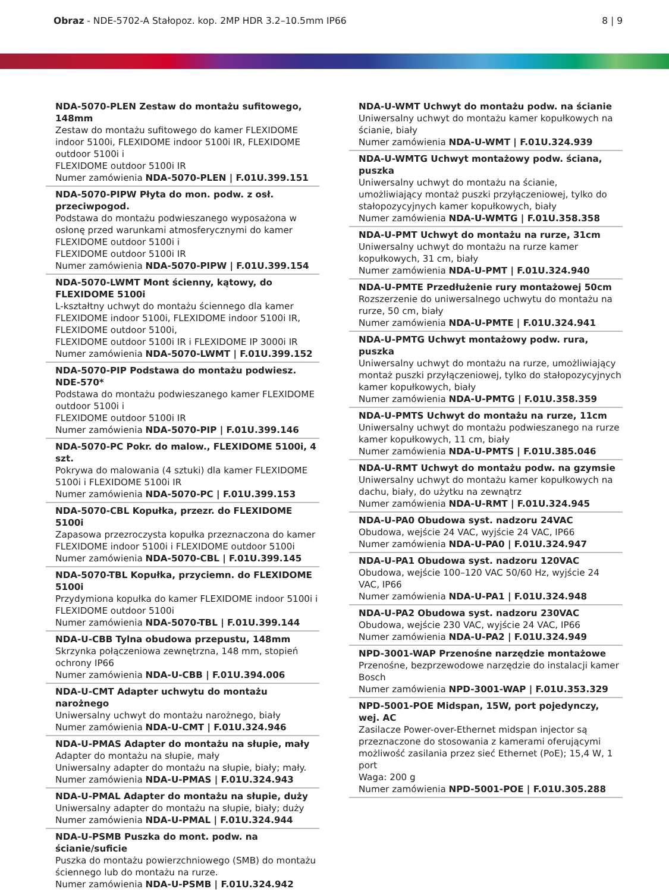Obraz - NDE-5702-A Stałopoz. kop. 2MP HDR 3.2–10.5mm IP66
8 | 9
NDA-5070-PLEN Zestaw do montażu sufitowego, 148mm
Zestaw do montażu sufitowego do kamer FLEXIDOME indoor 5100i, FLEXIDOME indoor 5100i IR, FLEXIDOME outdoor 5100i i
FLEXIDOME outdoor 5100i IR
Numer zamówienia NDA-5070-PLEN | F.01U.399.151
NDA-5070-PIPW Płyta do mon. podw. z osł. przeciwpogod.
Podstawa do montażu podwieszanego wyposażona w osłonę przed warunkami atmosferycznymi do kamer FLEXIDOME outdoor 5100i i
FLEXIDOME outdoor 5100i IR
Numer zamówienia NDA-5070-PIPW | F.01U.399.154
NDA-5070-LWMT Mont ścienny, kątowy, do FLEXIDOME 5100i
L-kształtny uchwyt do montażu ściennego dla kamer FLEXIDOME indoor 5100i, FLEXIDOME indoor 5100i IR, FLEXIDOME outdoor 5100i,
FLEXIDOME outdoor 5100i IR i FLEXIDOME IP 3000i IR
Numer zamówienia NDA-5070-LWMT | F.01U.399.152
NDA-5070-PIP Podstawa do montażu podwiesz. NDE-570*
Podstawa do montażu podwieszanego kamer FLEXIDOME outdoor 5100i i
FLEXIDOME outdoor 5100i IR
Numer zamówienia NDA-5070-PIP | F.01U.399.146
NDA-5070-PC Pokr. do malow., FLEXIDOME 5100i, 4 szt.
Pokrywa do malowania (4 sztuki) dla kamer FLEXIDOME 5100i i FLEXIDOME 5100i IR
Numer zamówienia NDA-5070-PC | F.01U.399.153
NDA-5070-CBL Kopułka, przezr. do FLEXIDOME 5100i
Zapasowa przezroczysta kopułka przeznaczona do kamer FLEXIDOME indoor 5100i i FLEXIDOME outdoor 5100i
Numer zamówienia NDA-5070-CBL | F.01U.399.145
NDA-5070-TBL Kopułka, przyciemn. do FLEXIDOME 5100i
Przydymiona kopułka do kamer FLEXIDOME indoor 5100i i FLEXIDOME outdoor 5100i
Numer zamówienia NDA-5070-TBL | F.01U.399.144
NDA-U-CBB Tylna obudowa przepustu, 148mm
Skrzynka połączeniowa zewnętrzna, 148 mm, stopień ochrony IP66
Numer zamówienia NDA-U-CBB | F.01U.394.006
NDA-U-CMT Adapter uchwytu do montażu narożnego
Uniwersalny uchwyt do montażu narożnego, biały
Numer zamówienia NDA-U-CMT | F.01U.324.946
NDA-U-PMAS Adapter do montażu na słupie, mały
Adapter do montażu na słupie, mały
Uniwersalny adapter do montażu na słupie, biały; mały.
Numer zamówienia NDA-U-PMAS | F.01U.324.943
NDA-U-PMAL Adapter do montażu na słupie, duży
Uniwersalny adapter do montażu na słupie, biały; duży
Numer zamówienia NDA-U-PMAL | F.01U.324.944
NDA-U-PSMB Puszka do mont. podw. na ścianie/suficie
Puszka do montażu powierzchniowego (SMB) do montażu ściennego lub do montażu na rurze.
Numer zamówienia NDA-U-PSMB | F.01U.324.942
NDA-U-WMT Uchwyt do montażu podw. na ścianie
Uniwersalny uchwyt do montażu kamer kopułkowych na ścianie, biały
Numer zamówienia NDA-U-WMT | F.01U.324.939
NDA-U-WMTG Uchwyt montażowy podw. ściana, puszka
Uniwersalny uchwyt do montażu na ścianie, umożliwiający montaż puszki przyłączeniowej, tylko do stałopozycyjnych kamer kopułkowych, biały
Numer zamówienia NDA-U-WMTG | F.01U.358.358
NDA-U-PMT Uchwyt do montażu na rurze, 31cm
Uniwersalny uchwyt do montażu na rurze kamer kopułkowych, 31 cm, biały
Numer zamówienia NDA-U-PMT | F.01U.324.940
NDA-U-PMTE Przedłużenie rury montażowej 50cm
Rozszerzenie do uniwersalnego uchwytu do montażu na rurze, 50 cm, biały
Numer zamówienia NDA-U-PMTE | F.01U.324.941
NDA-U-PMTG Uchwyt montażowy podw. rura, puszka
Uniwersalny uchwyt do montażu na rurze, umożliwiający montaż puszki przyłączeniowej, tylko do stałopozycyjnych kamer kopułkowych, biały
Numer zamówienia NDA-U-PMTG | F.01U.358.359
NDA-U-PMTS Uchwyt do montażu na rurze, 11cm
Uniwersalny uchwyt do montażu podwieszanego na rurze kamer kopułkowych, 11 cm, biały
Numer zamówienia NDA-U-PMTS | F.01U.385.046
NDA-U-RMT Uchwyt do montażu podw. na gzymsie
Uniwersalny uchwyt do montażu kamer kopułkowych na dachu, biały, do użytku na zewnątrz
Numer zamówienia NDA-U-RMT | F.01U.324.945
NDA-U-PA0 Obudowa syst. nadzoru 24VAC
Obudowa, wejście 24 VAC, wyjście 24 VAC, IP66
Numer zamówienia NDA-U-PA0 | F.01U.324.947
NDA-U-PA1 Obudowa syst. nadzoru 120VAC
Obudowa, wejście 100–120 VAC 50/60 Hz, wyjście 24 VAC, IP66
Numer zamówienia NDA-U-PA1 | F.01U.324.948
NDA-U-PA2 Obudowa syst. nadzoru 230VAC
Obudowa, wejście 230 VAC, wyjście 24 VAC, IP66
Numer zamówienia NDA-U-PA2 | F.01U.324.949
NPD-3001-WAP Przenośne narzędzie montażowe
Przenośne, bezprzewodowe narzędzie do instalacji kamer Bosch
Numer zamówienia NPD-3001-WAP | F.01U.353.329
NPD-5001-POE Midspan, 15W, port pojedynczy, wej. AC
Zasilacze Power-over-Ethernet midspan injector są przeznaczone do stosowania z kamerami oferującymi możliwość zasilania przez sieć Ethernet (PoE); 15,4 W, 1 port
Waga: 200 g
Numer zamówienia NPD-5001-POE | F.01U.305.288